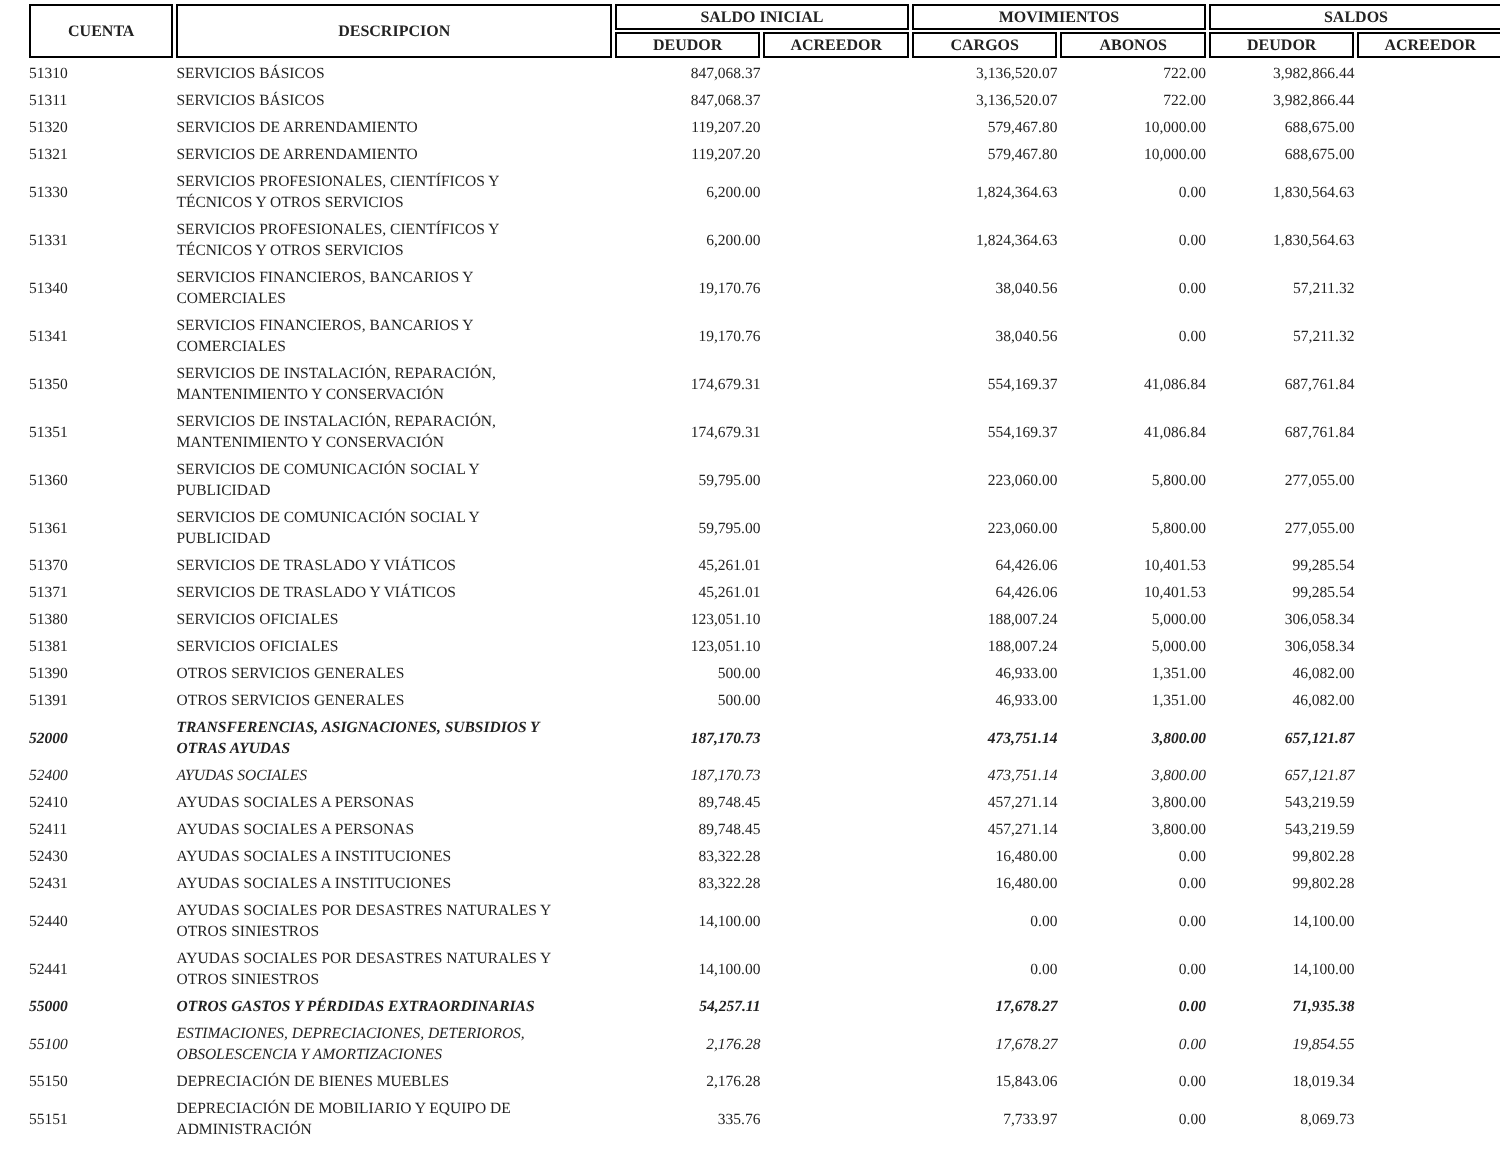| CUENTA | DESCRIPCION | SALDO INICIAL | | MOVIMIENTOS | | SALDOS | |
| --- | --- | --- | --- | --- | --- | --- | --- |
| | | DEUDOR | ACREEDOR | CARGOS | ABONOS | DEUDOR | ACREEDOR |
| 51310 | SERVICIOS BÁSICOS | 847,068.37 | | 3,136,520.07 | 722.00 | 3,982,866.44 | |
| 51311 | SERVICIOS BÁSICOS | 847,068.37 | | 3,136,520.07 | 722.00 | 3,982,866.44 | |
| 51320 | SERVICIOS DE ARRENDAMIENTO | 119,207.20 | | 579,467.80 | 10,000.00 | 688,675.00 | |
| 51321 | SERVICIOS DE ARRENDAMIENTO | 119,207.20 | | 579,467.80 | 10,000.00 | 688,675.00 | |
| 51330 | SERVICIOS PROFESIONALES, CIENTÍFICOS Y TÉCNICOS Y OTROS SERVICIOS | 6,200.00 | | 1,824,364.63 | 0.00 | 1,830,564.63 | |
| 51331 | SERVICIOS PROFESIONALES, CIENTÍFICOS Y TÉCNICOS Y OTROS SERVICIOS | 6,200.00 | | 1,824,364.63 | 0.00 | 1,830,564.63 | |
| 51340 | SERVICIOS FINANCIEROS, BANCARIOS Y COMERCIALES | 19,170.76 | | 38,040.56 | 0.00 | 57,211.32 | |
| 51341 | SERVICIOS FINANCIEROS, BANCARIOS Y COMERCIALES | 19,170.76 | | 38,040.56 | 0.00 | 57,211.32 | |
| 51350 | SERVICIOS DE INSTALACIÓN, REPARACIÓN, MANTENIMIENTO Y CONSERVACIÓN | 174,679.31 | | 554,169.37 | 41,086.84 | 687,761.84 | |
| 51351 | SERVICIOS DE INSTALACIÓN, REPARACIÓN, MANTENIMIENTO Y CONSERVACIÓN | 174,679.31 | | 554,169.37 | 41,086.84 | 687,761.84 | |
| 51360 | SERVICIOS DE COMUNICACIÓN SOCIAL Y PUBLICIDAD | 59,795.00 | | 223,060.00 | 5,800.00 | 277,055.00 | |
| 51361 | SERVICIOS DE COMUNICACIÓN SOCIAL Y PUBLICIDAD | 59,795.00 | | 223,060.00 | 5,800.00 | 277,055.00 | |
| 51370 | SERVICIOS DE TRASLADO Y VIÁTICOS | 45,261.01 | | 64,426.06 | 10,401.53 | 99,285.54 | |
| 51371 | SERVICIOS DE TRASLADO Y VIÁTICOS | 45,261.01 | | 64,426.06 | 10,401.53 | 99,285.54 | |
| 51380 | SERVICIOS OFICIALES | 123,051.10 | | 188,007.24 | 5,000.00 | 306,058.34 | |
| 51381 | SERVICIOS OFICIALES | 123,051.10 | | 188,007.24 | 5,000.00 | 306,058.34 | |
| 51390 | OTROS SERVICIOS GENERALES | 500.00 | | 46,933.00 | 1,351.00 | 46,082.00 | |
| 51391 | OTROS SERVICIOS GENERALES | 500.00 | | 46,933.00 | 1,351.00 | 46,082.00 | |
| 52000 | TRANSFERENCIAS, ASIGNACIONES, SUBSIDIOS Y OTRAS AYUDAS | 187,170.73 | | 473,751.14 | 3,800.00 | 657,121.87 | |
| 52400 | AYUDAS SOCIALES | 187,170.73 | | 473,751.14 | 3,800.00 | 657,121.87 | |
| 52410 | AYUDAS SOCIALES A PERSONAS | 89,748.45 | | 457,271.14 | 3,800.00 | 543,219.59 | |
| 52411 | AYUDAS SOCIALES A PERSONAS | 89,748.45 | | 457,271.14 | 3,800.00 | 543,219.59 | |
| 52430 | AYUDAS SOCIALES A INSTITUCIONES | 83,322.28 | | 16,480.00 | 0.00 | 99,802.28 | |
| 52431 | AYUDAS SOCIALES A INSTITUCIONES | 83,322.28 | | 16,480.00 | 0.00 | 99,802.28 | |
| 52440 | AYUDAS SOCIALES POR DESASTRES NATURALES Y OTROS SINIESTROS | 14,100.00 | | 0.00 | 0.00 | 14,100.00 | |
| 52441 | AYUDAS SOCIALES POR DESASTRES NATURALES Y OTROS SINIESTROS | 14,100.00 | | 0.00 | 0.00 | 14,100.00 | |
| 55000 | OTROS GASTOS Y PÉRDIDAS EXTRAORDINARIAS | 54,257.11 | | 17,678.27 | 0.00 | 71,935.38 | |
| 55100 | ESTIMACIONES, DEPRECIACIONES, DETERIOROS, OBSOLESCENCIA Y AMORTIZACIONES | 2,176.28 | | 17,678.27 | 0.00 | 19,854.55 | |
| 55150 | DEPRECIACIÓN DE BIENES MUEBLES | 2,176.28 | | 15,843.06 | 0.00 | 18,019.34 | |
| 55151 | DEPRECIACIÓN DE MOBILIARIO Y EQUIPO DE ADMINISTRACIÓN | 335.76 | | 7,733.97 | 0.00 | 8,069.73 | |